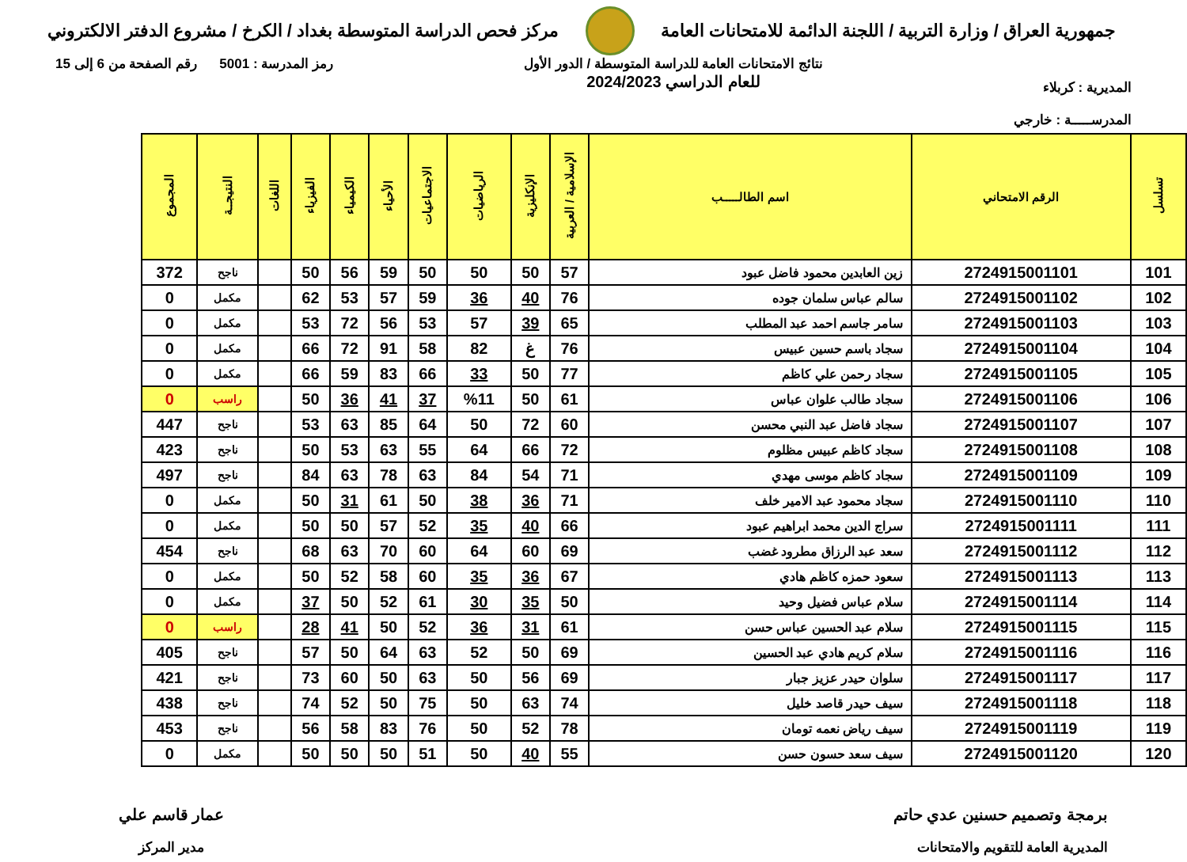جمهورية العراق / وزارة التربية / اللجنة الدائمة للامتحانات العامة
مركز فحص الدراسة المتوسطة بغداد / الكرخ / مشروع الدفتر الالكتروني
المديرية : كربلاء
المدرســـــة : خارجي
نتائج الامتحانات العامة للدراسة المتوسطة / الدور الأول
للعام الدراسي 2024/2023
رمز المدرسة : 5001 رقم الصفحة من 6 إلى 15
| تسلسل | الرقم الامتحاني | اسم الطالـــــب | الإسلامية / العربية | الإنكليزية | الرياضيات | الاجتماعيات | الأحياء | الكيمياء | الفيزياء | اللغات | النتيجــة | المجموع |
| --- | --- | --- | --- | --- | --- | --- | --- | --- | --- | --- | --- | --- |
| 101 | 2724915001101 | زين العابدين محمود فاضل عبود | 57 | 50 | 50 | 50 | 59 | 56 | 50 | | ناجح | 372 |
| 102 | 2724915001102 | سالم عباس سلمان جوده | 76 | 40 | 36 | 59 | 57 | 53 | 62 | | مكمل | 0 |
| 103 | 2724915001103 | سامر جاسم احمد عبد المطلب | 65 | 39 | 57 | 53 | 56 | 72 | 53 | | مكمل | 0 |
| 104 | 2724915001104 | سجاد باسم حسين عبيس | 76 | غ | 82 | 58 | 91 | 72 | 66 | | مكمل | 0 |
| 105 | 2724915001105 | سجاد رحمن علي كاظم | 77 | 50 | 33 | 66 | 83 | 59 | 66 | | مكمل | 0 |
| 106 | 2724915001106 | سجاد طالب علوان عباس | 61 | 50 | %11 | 37 | 41 | 36 | 50 | | راسب | 0 |
| 107 | 2724915001107 | سجاد فاضل عبد النبي محسن | 60 | 72 | 50 | 64 | 85 | 63 | 53 | | ناجح | 447 |
| 108 | 2724915001108 | سجاد كاظم عبيس مظلوم | 72 | 66 | 64 | 55 | 63 | 53 | 50 | | ناجح | 423 |
| 109 | 2724915001109 | سجاد كاظم موسى مهدي | 71 | 54 | 84 | 63 | 78 | 63 | 84 | | ناجح | 497 |
| 110 | 2724915001110 | سجاد محمود عبد الامير خلف | 71 | 36 | 38 | 50 | 61 | 31 | 50 | | مكمل | 0 |
| 111 | 2724915001111 | سراج الدين محمد ابراهيم عبود | 66 | 40 | 35 | 52 | 57 | 50 | 50 | | مكمل | 0 |
| 112 | 2724915001112 | سعد عبد الرزاق مطرود غضب | 69 | 60 | 64 | 60 | 70 | 63 | 68 | | ناجح | 454 |
| 113 | 2724915001113 | سعود حمزه كاظم هادي | 67 | 36 | 35 | 60 | 58 | 52 | 50 | | مكمل | 0 |
| 114 | 2724915001114 | سلام عباس فضيل وحيد | 50 | 35 | 30 | 61 | 52 | 50 | 37 | | مكمل | 0 |
| 115 | 2724915001115 | سلام عبد الحسين عباس حسن | 61 | 31 | 36 | 52 | 50 | 41 | 28 | | راسب | 0 |
| 116 | 2724915001116 | سلام كريم هادي عبد الحسين | 69 | 50 | 52 | 63 | 64 | 50 | 57 | | ناجح | 405 |
| 117 | 2724915001117 | سلوان حيدر عزيز جبار | 69 | 56 | 50 | 63 | 50 | 60 | 73 | | ناجح | 421 |
| 118 | 2724915001118 | سيف حيدر قاصد خليل | 74 | 63 | 50 | 75 | 50 | 52 | 74 | | ناجح | 438 |
| 119 | 2724915001119 | سيف رياض نعمه تومان | 78 | 52 | 50 | 76 | 83 | 58 | 56 | | ناجح | 453 |
| 120 | 2724915001120 | سيف سعد حسون حسن | 55 | 40 | 50 | 51 | 50 | 50 | 50 | | مكمل | 0 |
برمجة وتصميم حسنين عدي حاتم
المديرية العامة للتقويم والامتحانات
عمار قاسم علي
مدير المركز